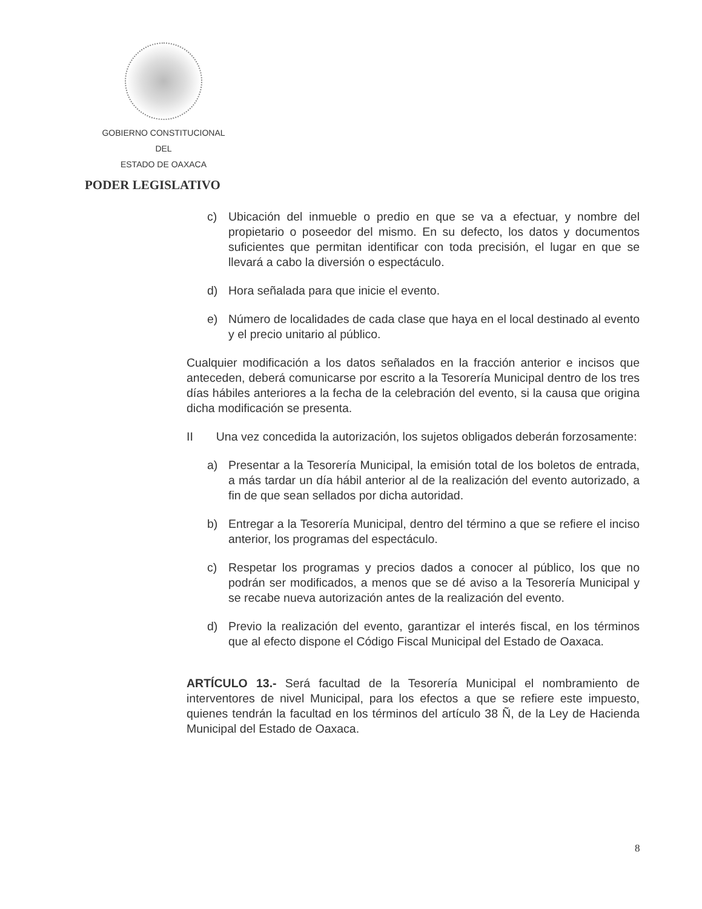GOBIERNO CONSTITUCIONAL
DEL
ESTADO DE OAXACA
PODER LEGISLATIVO
c) Ubicación del inmueble o predio en que se va a efectuar, y nombre del propietario o poseedor del mismo. En su defecto, los datos y documentos suficientes que permitan identificar con toda precisión, el lugar en que se llevará a cabo la diversión o espectáculo.
d) Hora señalada para que inicie el evento.
e) Número de localidades de cada clase que haya en el local destinado al evento y el precio unitario al público.
Cualquier modificación a los datos señalados en la fracción anterior e incisos que anteceden, deberá comunicarse por escrito a la Tesorería Municipal dentro de los tres días hábiles anteriores a la fecha de la celebración del evento, si la causa que origina dicha modificación se presenta.
II Una vez concedida la autorización, los sujetos obligados deberán forzosamente:
a) Presentar a la Tesorería Municipal, la emisión total de los boletos de entrada, a más tardar un día hábil anterior al de la realización del evento autorizado, a fin de que sean sellados por dicha autoridad.
b) Entregar a la Tesorería Municipal, dentro del término a que se refiere el inciso anterior, los programas del espectáculo.
c) Respetar los programas y precios dados a conocer al público, los que no podrán ser modificados, a menos que se dé aviso a la Tesorería Municipal y se recabe nueva autorización antes de la realización del evento.
d) Previo la realización del evento, garantizar el interés fiscal, en los términos que al efecto dispone el Código Fiscal Municipal del Estado de Oaxaca.
ARTÍCULO 13.- Será facultad de la Tesorería Municipal el nombramiento de interventores de nivel Municipal, para los efectos a que se refiere este impuesto, quienes tendrán la facultad en los términos del artículo 38 Ñ, de la Ley de Hacienda Municipal del Estado de Oaxaca.
8